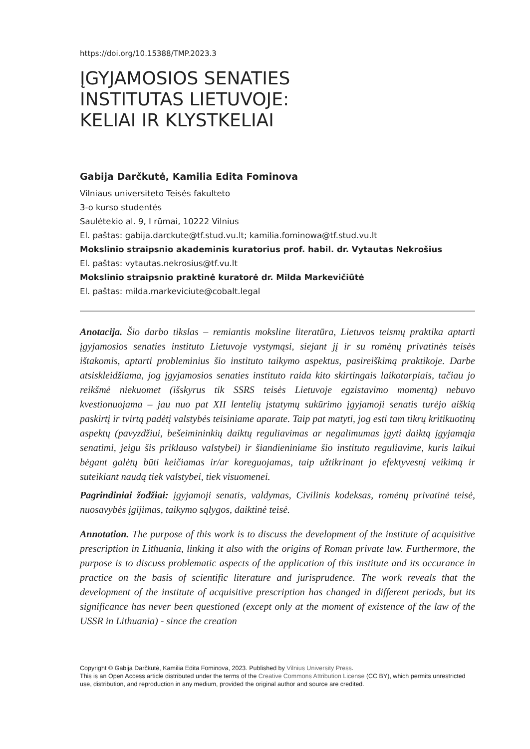https://doi.org/10.15388/TMP.2023.3
ĮGYJAMOSIOS SENATIES
INSTITUTAS LIETUVOJE:
KELIAI IR KLYSTKELIAI
Gabija Darčkutė, Kamilia Edita Fominova
Vilniaus universiteto Teisės fakulteto
3-o kurso studentės
Saulėtekio al. 9, I rūmai, 10222 Vilnius
El. paštas: gabija.darckute@tf.stud.vu.lt; kamilia.fominowa@tf.stud.vu.lt
Mokslinio straipsnio akademinis kuratorius prof. habil. dr. Vytautas Nekrošius
El. paštas: vytautas.nekrosius@tf.vu.lt
Mokslinio straipsnio praktinė kuratorė dr. Milda Markevičiūtė
El. paštas: milda.markeviciute@cobalt.legal
Anotacija. Šio darbo tikslas – remiantis moksline literatūra, Lietuvos teismų praktika aptarti įgyjamosios senaties instituto Lietuvoje vystymąsi, siejant jį ir su romėnų privatinės teisės ištakomis, aptarti probleminius šio instituto taikymo aspektus, pasireiškimą praktikoje. Darbe atsiskleidžiama, jog įgyjamosios senaties instituto raida kito skirtingais laikotarpiais, tačiau jo reikšmė niekuomet (išskyrus tik SSRS teisės Lietuvoje egzistavimo momentą) nebuvo kvestionuojama – jau nuo pat XII lentelių įstatymų sukūrimo įgyjamoji senatis turėjo aiškią paskirtį ir tvirtą padėtį valstybės teisiniame aparate. Taip pat matyti, jog esti tam tikrų kritikuotinų aspektų (pavyzdžiui, bešeimininkių daiktų reguliavimas ar negalimumas įgyti daiktą įgyjamąja senatimi, jeigu šis priklauso valstybei) ir šiandieniniame šio instituto reguliavime, kuris laikui bėgant galėtų būti keičiamas ir/ar koreguojamas, taip užtikrinant jo efektyvesnį veikimą ir suteikiant naudą tiek valstybei, tiek visuomenei.
Pagrindiniai žodžiai: įgyjamoji senatis, valdymas, Civilinis kodeksas, romėnų privatinė teisė, nuosavybės įgijimas, taikymo sąlygos, daiktinė teisė.
Annotation. The purpose of this work is to discuss the development of the institute of acquisitive prescription in Lithuania, linking it also with the origins of Roman private law. Furthermore, the purpose is to discuss problematic aspects of the application of this institute and its occurance in practice on the basis of scientific literature and jurisprudence. The work reveals that the development of the institute of acquisitive prescription has changed in different periods, but its significance has never been questioned (except only at the moment of existence of the law of the USSR in Lithuania) - since the creation
Copyright © Gabija Darčkutė, Kamilia Edita Fominova, 2023. Published by Vilnius University Press.
This is an Open Access article distributed under the terms of the Creative Commons Attribution License (CC BY), which permits unrestricted use, distribution, and reproduction in any medium, provided the original author and source are credited.